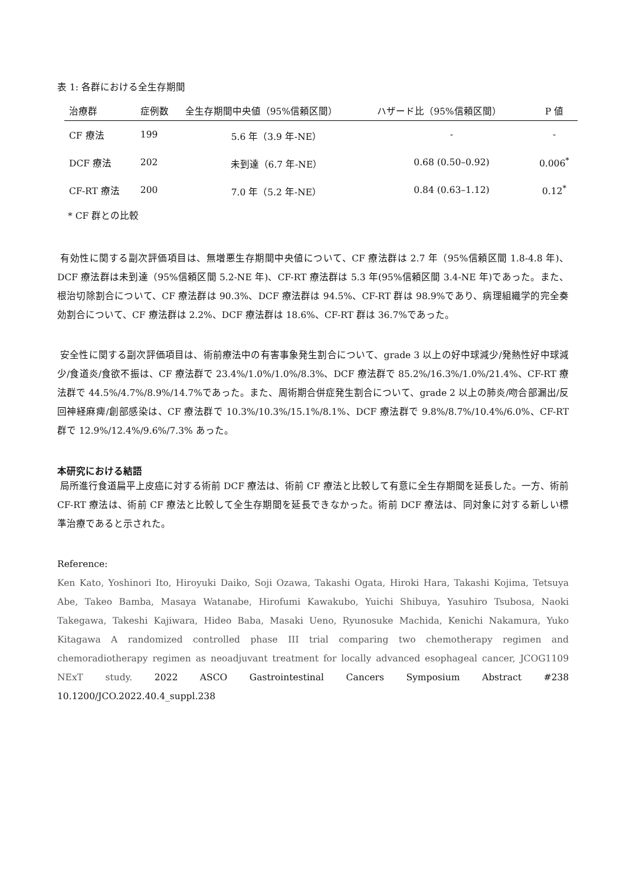表 1: 各群における全生存期間
| 治療群 | 症例数 | 全生存期間中央値（95%信頼区間） | ハザード比（95%信頼区間） | P 値 |
| --- | --- | --- | --- | --- |
| CF 療法 | 199 | 5.6 年（3.9 年-NE） | - | - |
| DCF 療法 | 202 | 未到達（6.7 年-NE） | 0.68 (0.50–0.92) | 0.006<sup>*</sup> |
| CF-RT 療法 | 200 | 7.0 年（5.2 年-NE） | 0.84 (0.63–1.12) | 0.12<sup>*</sup> |
* CF 群との比較
有効性に関する副次評価項目は、無増悪生存期間中央値について、CF 療法群は 2.7 年（95%信頼区間 1.8-4.8 年)、DCF 療法群は未到達（95%信頼区間 5.2-NE 年)、CF-RT 療法群は 5.3 年(95%信頼区間 3.4-NE 年)であった。また、根治切除割合について、CF 療法群は 90.3%、DCF 療法群は 94.5%、CF-RT 群は 98.9%であり、病理組織学的完全奏効割合について、CF 療法群は 2.2%、DCF 療法群は 18.6%、CF-RT 群は 36.7%であった。
安全性に関する副次評価項目は、術前療法中の有害事象発生割合について、grade 3 以上の好中球減少/発熱性好中球減少/食道炎/食欲不振は、CF 療法群で 23.4%/1.0%/1.0%/8.3%、DCF 療法群で 85.2%/16.3%/1.0%/21.4%、CF-RT 療法群で 44.5%/4.7%/8.9%/14.7%であった。また、周術期合併症発生割合について、grade 2 以上の肺炎/吻合部漏出/反回神経麻痺/創部感染は、CF 療法群で 10.3%/10.3%/15.1%/8.1%、DCF 療法群で 9.8%/8.7%/10.4%/6.0%、CF-RT 群で 12.9%/12.4%/9.6%/7.3% あった。
本研究における結語
局所進行食道扁平上皮癌に対する術前 DCF 療法は、術前 CF 療法と比較して有意に全生存期間を延長した。一方、術前 CF-RT 療法は、術前 CF 療法と比較して全生存期間を延長できなかった。術前 DCF 療法は、同対象に対する新しい標準治療であると示された。
Reference:
Ken Kato, Yoshinori Ito, Hiroyuki Daiko, Soji Ozawa, Takashi Ogata, Hiroki Hara, Takashi Kojima, Tetsuya Abe, Takeo Bamba, Masaya Watanabe, Hirofumi Kawakubo, Yuichi Shibuya, Yasuhiro Tsubosa, Naoki Takegawa, Takeshi Kajiwara, Hideo Baba, Masaki Ueno, Ryunosuke Machida, Kenichi Nakamura, Yuko Kitagawa A randomized controlled phase III trial comparing two chemotherapy regimen and chemoradiotherapy regimen as neoadjuvant treatment for locally advanced esophageal cancer, JCOG1109 NExT study. 2022 ASCO Gastrointestinal Cancers Symposium Abstract #238 10.1200/JCO.2022.40.4_suppl.238